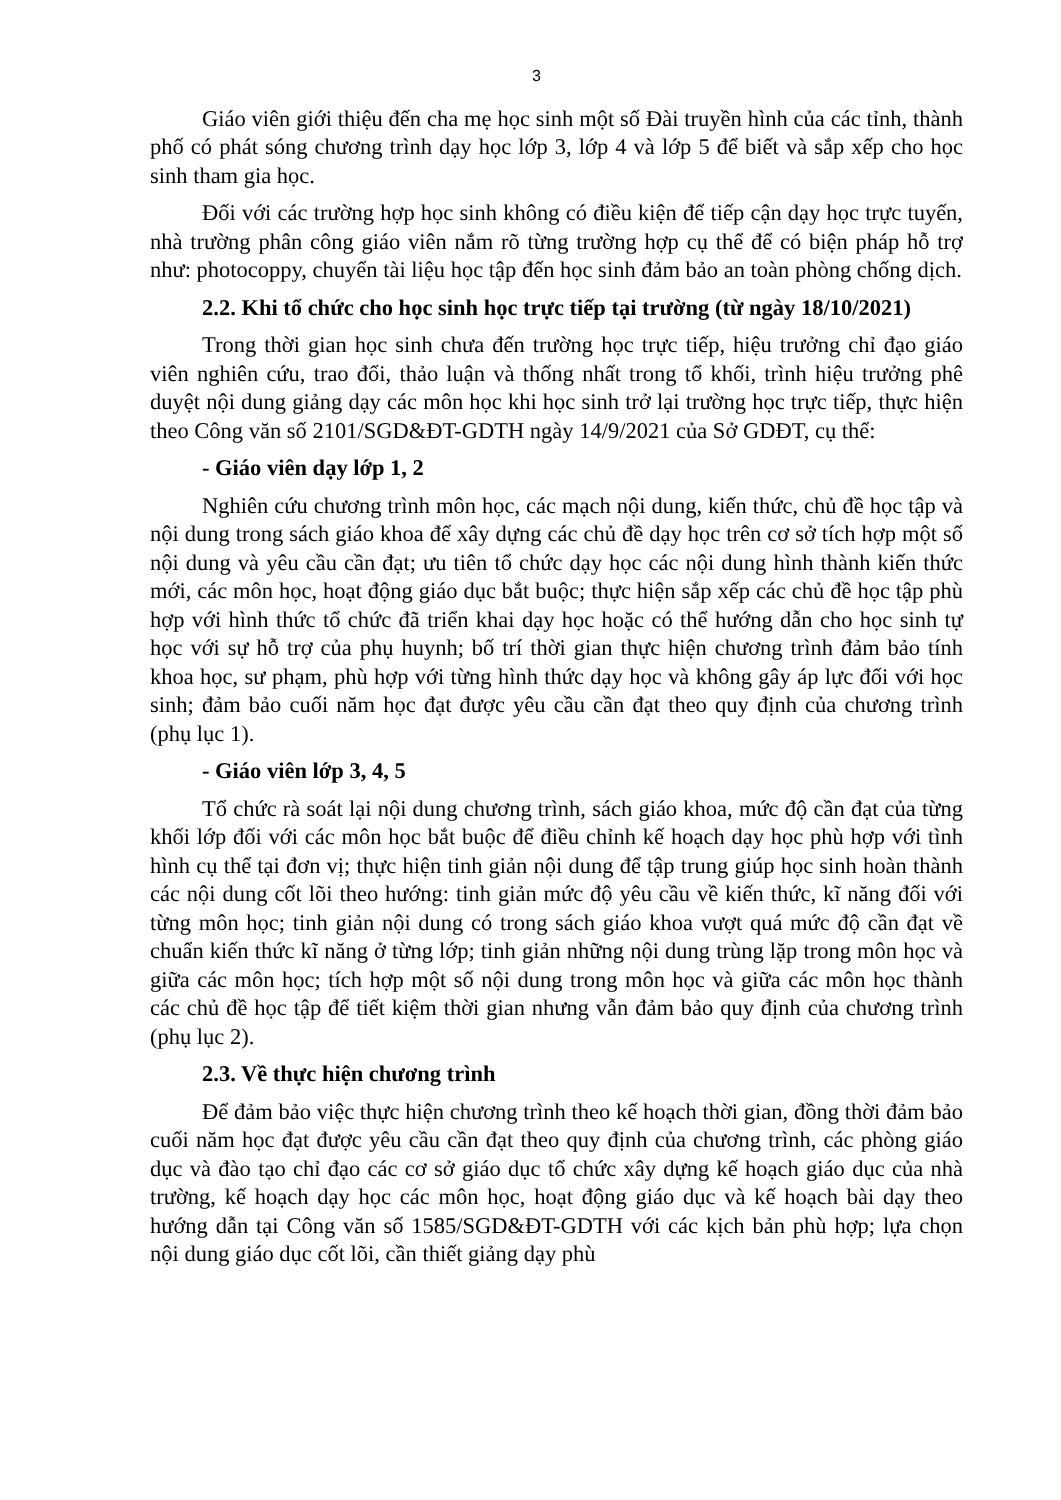3
Giáo viên giới thiệu đến cha mẹ học sinh một số Đài truyền hình của các tỉnh, thành phố có phát sóng chương trình dạy học lớp 3, lớp 4 và lớp 5 để biết và sắp xếp cho học sinh tham gia học.
Đối với các trường hợp học sinh không có điều kiện để tiếp cận dạy học trực tuyến, nhà trường phân công giáo viên nắm rõ từng trường hợp cụ thể để có biện pháp hỗ trợ như: photocoppy, chuyển tài liệu học tập đến học sinh đảm bảo an toàn phòng chống dịch.
2.2. Khi tổ chức cho học sinh học trực tiếp tại trường (từ ngày 18/10/2021)
Trong thời gian học sinh chưa đến trường học trực tiếp, hiệu trưởng chỉ đạo giáo viên nghiên cứu, trao đổi, thảo luận và thống nhất trong tổ khối, trình hiệu trưởng phê duyệt nội dung giảng dạy các môn học khi học sinh trở lại trường học trực tiếp, thực hiện theo Công văn số 2101/SGD&ĐT-GDTH ngày 14/9/2021 của Sở GDĐT, cụ thể:
- Giáo viên dạy lớp 1, 2
Nghiên cứu chương trình môn học, các mạch nội dung, kiến thức, chủ đề học tập và nội dung trong sách giáo khoa để xây dựng các chủ đề dạy học trên cơ sở tích hợp một số nội dung và yêu cầu cần đạt; ưu tiên tổ chức dạy học các nội dung hình thành kiến thức mới, các môn học, hoạt động giáo dục bắt buộc; thực hiện sắp xếp các chủ đề học tập phù hợp với hình thức tổ chức đã triển khai dạy học hoặc có thể hướng dẫn cho học sinh tự học với sự hỗ trợ của phụ huynh; bố trí thời gian thực hiện chương trình đảm bảo tính khoa học, sư phạm, phù hợp với từng hình thức dạy học và không gây áp lực đối với học sinh; đảm bảo cuối năm học đạt được yêu cầu cần đạt theo quy định của chương trình (phụ lục 1).
- Giáo viên lớp 3, 4, 5
Tổ chức rà soát lại nội dung chương trình, sách giáo khoa, mức độ cần đạt của từng khối lớp đối với các môn học bắt buộc để điều chỉnh kế hoạch dạy học phù hợp với tình hình cụ thể tại đơn vị; thực hiện tinh giản nội dung để tập trung giúp học sinh hoàn thành các nội dung cốt lõi theo hướng: tinh giản mức độ yêu cầu về kiến thức, kĩ năng đối với từng môn học; tinh giản nội dung có trong sách giáo khoa vượt quá mức độ cần đạt về chuẩn kiến thức kĩ năng ở từng lớp; tinh giản những nội dung trùng lặp trong môn học và giữa các môn học; tích hợp một số nội dung trong môn học và giữa các môn học thành các chủ đề học tập để tiết kiệm thời gian nhưng vẫn đảm bảo quy định của chương trình (phụ lục 2).
2.3. Về thực hiện chương trình
Để đảm bảo việc thực hiện chương trình theo kế hoạch thời gian, đồng thời đảm bảo cuối năm học đạt được yêu cầu cần đạt theo quy định của chương trình, các phòng giáo dục và đào tạo chỉ đạo các cơ sở giáo dục tổ chức xây dựng kế hoạch giáo dục của nhà trường, kế hoạch dạy học các môn học, hoạt động giáo dục và kế hoạch bài dạy theo hướng dẫn tại Công văn số 1585/SGD&ĐT-GDTH với các kịch bản phù hợp; lựa chọn nội dung giáo dục cốt lõi, cần thiết giảng dạy phù